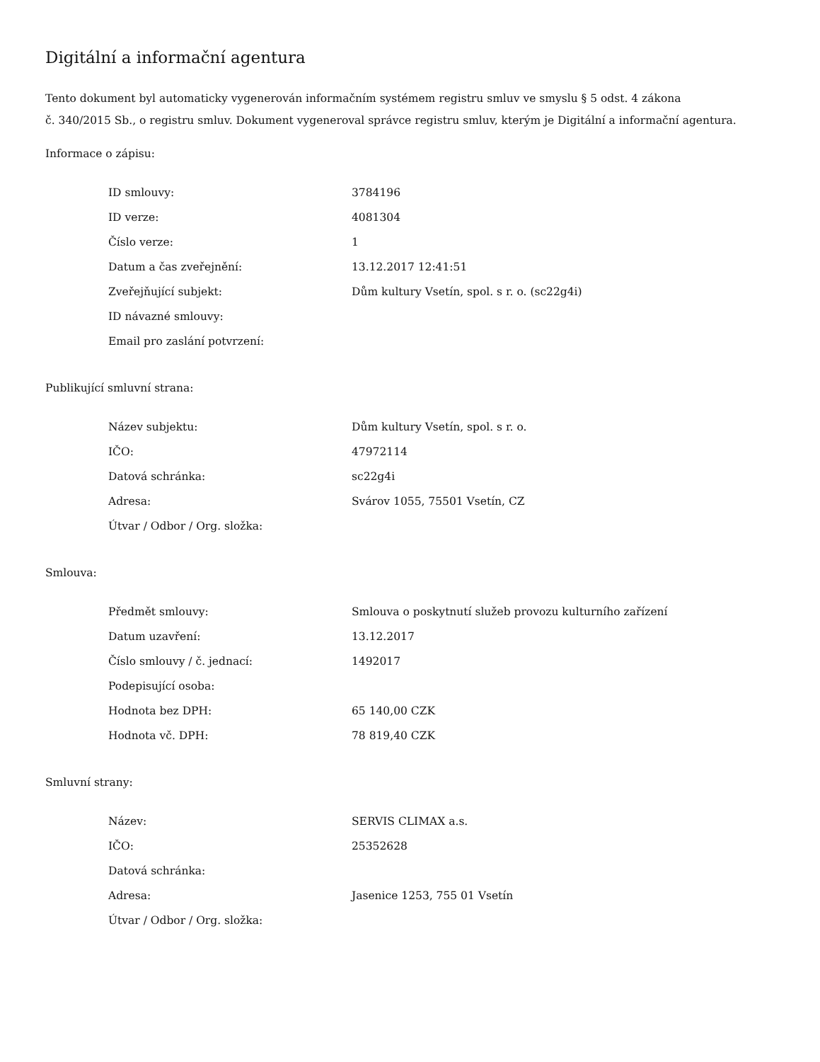Digitální a informační agentura
Tento dokument byl automaticky vygenerován informačním systémem registru smluv ve smyslu § 5 odst. 4 zákona
č. 340/2015 Sb., o registru smluv. Dokument vygeneroval správce registru smluv, kterým je Digitální a informační agentura.
Informace o zápisu:
| ID smlouvy: | 3784196 |
| ID verze: | 4081304 |
| Číslo verze: | 1 |
| Datum a čas zveřejnění: | 13.12.2017 12:41:51 |
| Zveřejňující subjekt: | Dům kultury Vsetín, spol. s r. o. (sc22g4i) |
| ID návazné smlouvy: | |
| Email pro zaslání potvrzení: | |
Publikující smluvní strana:
| Název subjektu: | Dům kultury Vsetín, spol. s r. o. |
| IČO: | 47972114 |
| Datová schránka: | sc22g4i |
| Adresa: | Svárov 1055, 75501 Vsetín, CZ |
| Útvar / Odbor / Org. složka: | |
Smlouva:
| Předmět smlouvy: | Smlouva o poskytnutí služeb provozu kulturního zařízení |
| Datum uzavření: | 13.12.2017 |
| Číslo smlouvy / č. jednací: | 1492017 |
| Podepisující osoba: | |
| Hodnota bez DPH: | 65 140,00 CZK |
| Hodnota vč. DPH: | 78 819,40 CZK |
Smluvní strany:
| Název: | SERVIS CLIMAX a.s. |
| IČO: | 25352628 |
| Datová schránka: | |
| Adresa: | Jasenice 1253, 755 01 Vsetín |
| Útvar / Odbor / Org. složka: | |